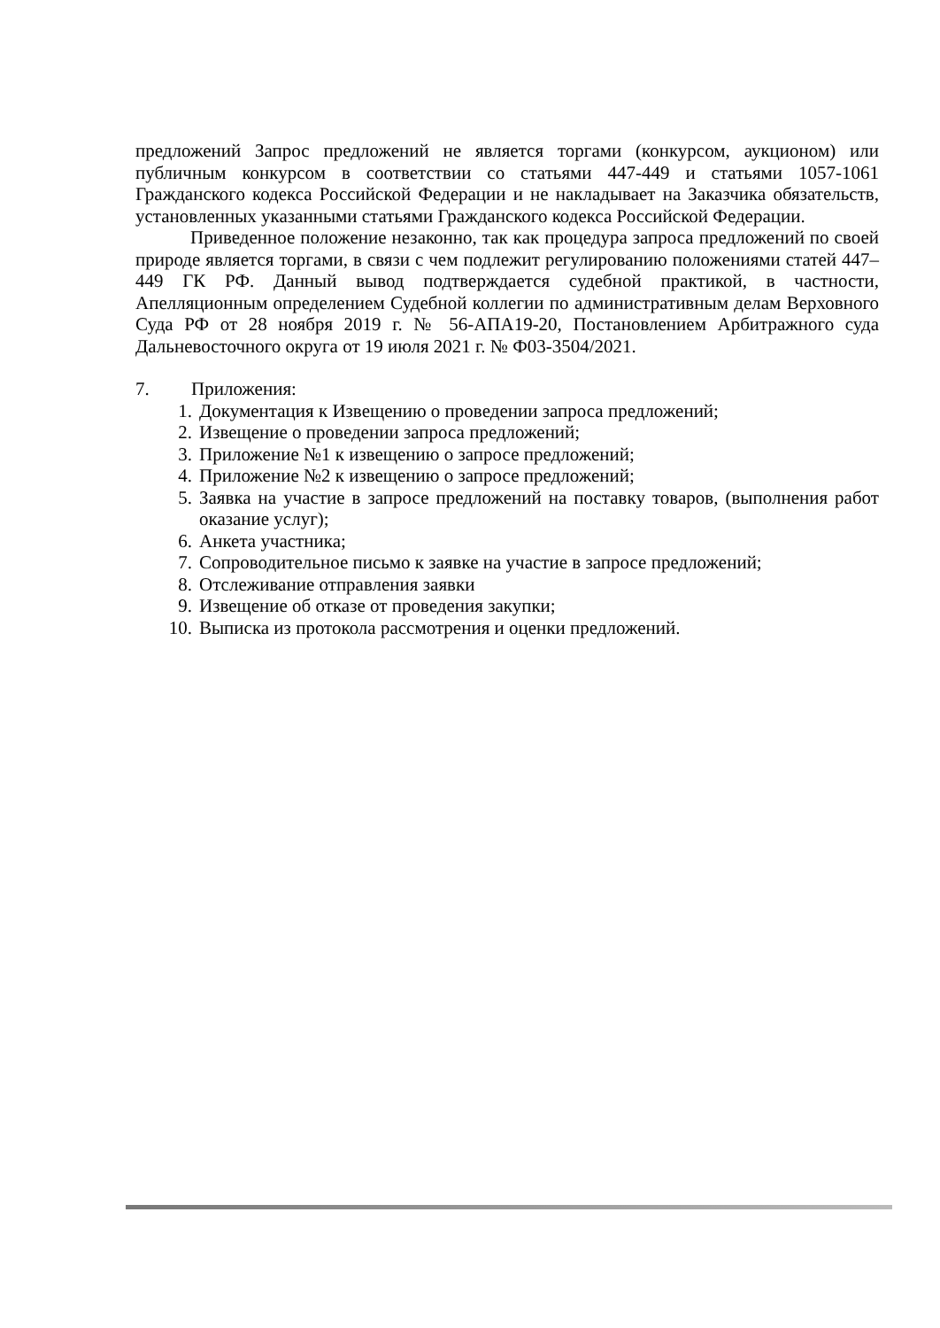предложений Запрос предложений не является торгами (конкурсом, аукционом) или публичным конкурсом в соответствии со статьями 447-449 и статьями 1057-1061 Гражданского кодекса Российской Федерации и не накладывает на Заказчика обязательств, установленных указанными статьями Гражданского кодекса Российской Федерации.
Приведенное положение незаконно, так как процедура запроса предложений по своей природе является торгами, в связи с чем подлежит регулированию положениями статей 447–449 ГК РФ. Данный вывод подтверждается судебной практикой, в частности, Апелляционным определением Судебной коллегии по административным делам Верховного Суда РФ от 28 ноября 2019 г. № 56-АПА19-20, Постановлением Арбитражного суда Дальневосточного округа от 19 июля 2021 г. № Ф03-3504/2021.
7. Приложения:
1. Документация к Извещению о проведении запроса предложений;
2. Извещение о проведении запроса предложений;
3. Приложение №1 к извещению о запросе предложений;
4. Приложение №2 к извещению о запросе предложений;
5. Заявка на участие в запросе предложений на поставку товаров, (выполнения работ оказание услуг);
6. Анкета участника;
7. Сопроводительное письмо к заявке на участие в запросе предложений;
8. Отслеживание отправления заявки
9. Извещение об отказе от проведения закупки;
10. Выписка из протокола рассмотрения и оценки предложений.